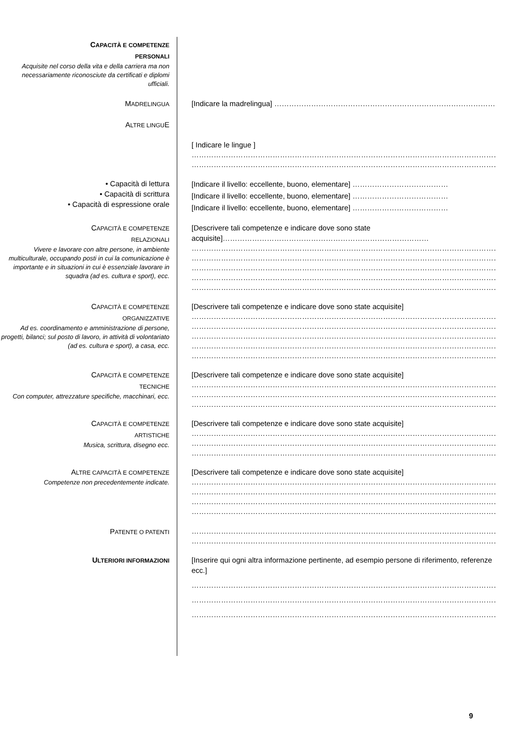CAPACITÀ E COMPETENZE
PERSONALI
Acquisite nel corso della vita e della carriera ma non necessariamente riconosciute da certificati e diplomi ufficiali.
MADRELINGUA
[Indicare la madrelingua] ……………………………………………………………………………………
ALTRE LINGUE
[ Indicare le lingue ]
……………………………………………………………………………………………………………………
……………………………………………………………………………………………………………………
• Capacità di lettura
• Capacità di scrittura
• Capacità di espressione orale
[Indicare il livello: eccellente, buono, elementare] …………………………………
[Indicare il livello: eccellente, buono, elementare] …………………………………
[Indicare il livello: eccellente, buono, elementare] …………………………………
CAPACITÀ E COMPETENZE
RELAZIONALI
Vivere e lavorare con altre persone, in ambiente multiculturale, occupando posti in cui la comunicazione è importante e in situazioni in cui è essenziale lavorare in squadra (ad es. cultura e sport), ecc.
[Descrivere tali competenze e indicare dove sono state acquisite]…………………………………………………………………………
……………………………………………………………………………………………………………………
……………………………………………………………………………………………………………………
……………………………………………………………………………………………………………………
……………………………………………………………………………………………………………………
……………………………………………………………………………………………………………………
CAPACITÀ E COMPETENZE
ORGANIZZATIVE
Ad es. coordinamento e amministrazione di persone, progetti, bilanci; sul posto di lavoro, in attività di volontariato (ad es. cultura e sport), a casa, ecc.
[Descrivere tali competenze e indicare dove sono state acquisite]
……………………………………………………………………………………………………………………
……………………………………………………………………………………………………………………
……………………………………………………………………………………………………………………
……………………………………………………………………………………………………………………
……………………………………………………………………………………………………………………
CAPACITÀ E COMPETENZE
TECNICHE
Con computer, attrezzature specifiche, macchinari, ecc.
[Descrivere tali competenze e indicare dove sono state acquisite]
……………………………………………………………………………………………………………………
……………………………………………………………………………………………………………………
……………………………………………………………………………………………………………………
CAPACITÀ E COMPETENZE
ARTISTICHE
Musica, scrittura, disegno ecc.
[Descrivere tali competenze e indicare dove sono state acquisite]
……………………………………………………………………………………………………………………
……………………………………………………………………………………………………………………
……………………………………………………………………………………………………………………
ALTRE CAPACITÀ E COMPETENZE
Competenze non precedentemente indicate.
[Descrivere tali competenze e indicare dove sono state acquisite]
……………………………………………………………………………………………………………………
……………………………………………………………………………………………………………………
……………………………………………………………………………………………………………………
……………………………………………………………………………………………………………………
PATENTE O PATENTI
……………………………………………………………………………………………………………………
……………………………………………………………………………………………………………………
ULTERIORI INFORMAZIONI
[Inserire qui ogni altra informazione pertinente, ad esempio persone di riferimento, referenze ecc.]
……………………………………………………………………………………………………………………
……………………………………………………………………………………………………………………
……………………………………………………………………………………………………………………
9